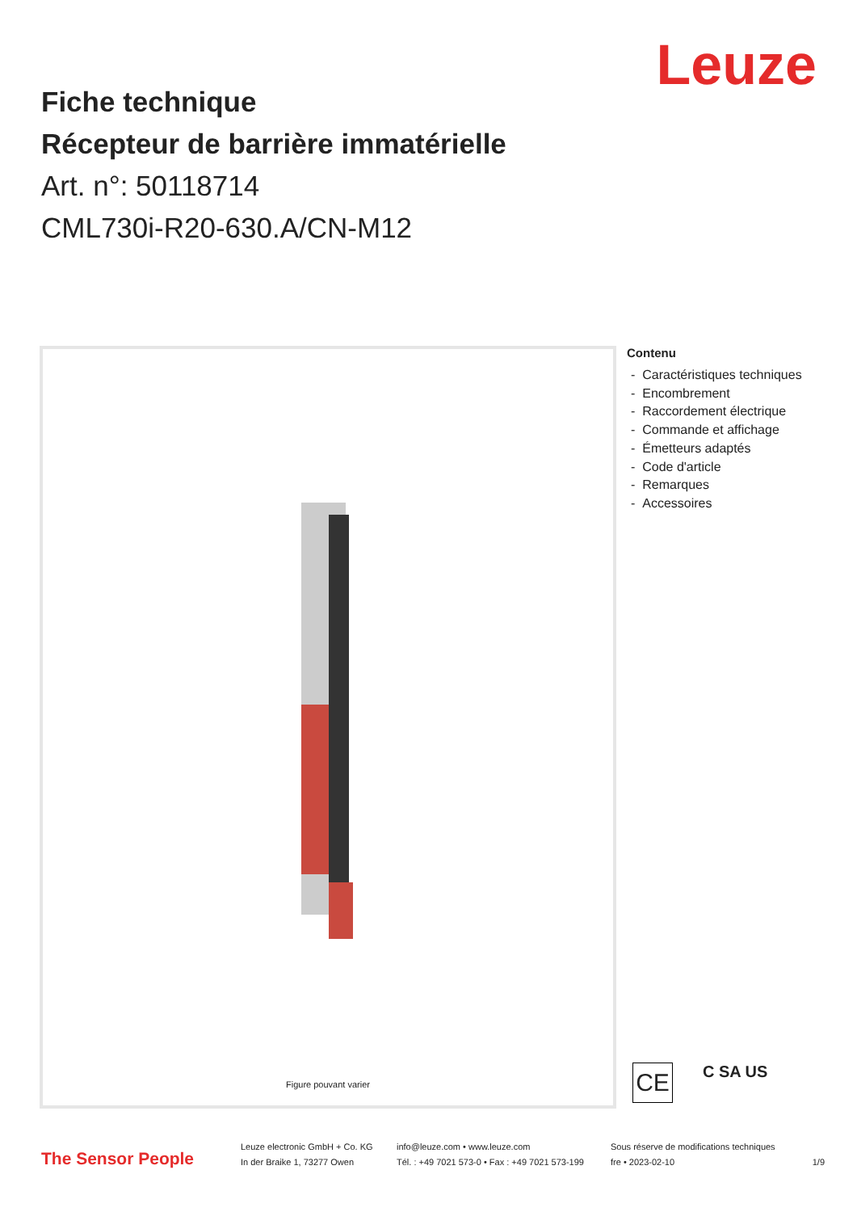Leuze
Fiche technique
Récepteur de barrière immatérielle
Art. n°: 50118714
CML730i-R20-630.A/CN-M12
Figure pouvant varier
Contenu
- Caractéristiques techniques
- Encombrement
- Raccordement électrique
- Commande et affichage
- Émetteurs adaptés
- Code d'article
- Remarques
- Accessoires
CE C SA US
The Sensor People
Leuze electronic GmbH + Co. KG
In der Braike 1, 73277 Owen
info@leuze.com • www.leuze.com
Tél. : +49 7021 573-0 • Fax : +49 7021 573-199
Sous réserve de modifications techniques
fre • 2023-02-10
1/9